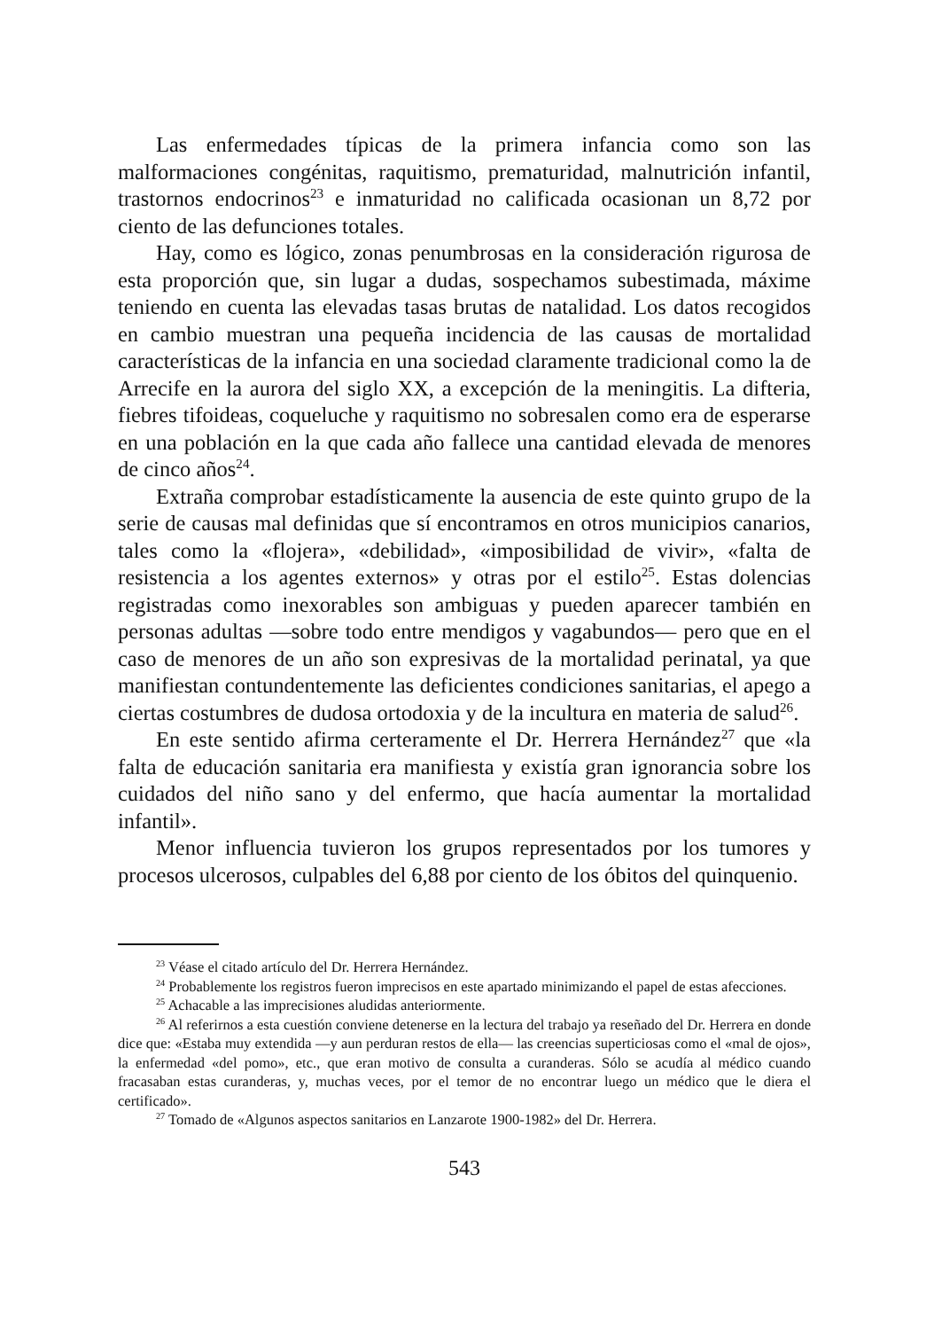Las enfermedades típicas de la primera infancia como son las malformaciones congénitas, raquitismo, prematuridad, malnutrición infantil, trastornos endocrinos<sup>23</sup> e inmaturidad no calificada ocasionan un 8,72 por ciento de las defunciones totales.
Hay, como es lógico, zonas penumbrosas en la consideración rigurosa de esta proporción que, sin lugar a dudas, sospechamos subestimada, máxime teniendo en cuenta las elevadas tasas brutas de natalidad. Los datos recogidos en cambio muestran una pequeña incidencia de las causas de mortalidad características de la infancia en una sociedad claramente tradicional como la de Arrecife en la aurora del siglo XX, a excepción de la meningitis. La difteria, fiebres tifoideas, coqueluche y raquitismo no sobresalen como era de esperarse en una población en la que cada año fallece una cantidad elevada de menores de cinco años<sup>24</sup>.
Extraña comprobar estadísticamente la ausencia de este quinto grupo de la serie de causas mal definidas que sí encontramos en otros municipios canarios, tales como la «flojera», «debilidad», «imposibilidad de vivir», «falta de resistencia a los agentes externos» y otras por el estilo<sup>25</sup>. Estas dolencias registradas como inexorables son ambiguas y pueden aparecer también en personas adultas —sobre todo entre mendigos y vagabundos— pero que en el caso de menores de un año son expresivas de la mortalidad perinatal, ya que manifiestan contundentemente las deficientes condiciones sanitarias, el apego a ciertas costumbres de dudosa ortodoxia y de la incultura en materia de salud<sup>26</sup>.
En este sentido afirma certeramente el Dr. Herrera Hernández<sup>27</sup> que «la falta de educación sanitaria era manifiesta y existía gran ignorancia sobre los cuidados del niño sano y del enfermo, que hacía aumentar la mortalidad infantil».
Menor influencia tuvieron los grupos representados por los tumores y procesos ulcerosos, culpables del 6,88 por ciento de los óbitos del quinquenio.
<sup>23</sup> Véase el citado artículo del Dr. Herrera Hernández.
<sup>24</sup> Probablemente los registros fueron imprecisos en este apartado minimizando el papel de estas afecciones.
<sup>25</sup> Achacable a las imprecisiones aludidas anteriormente.
<sup>26</sup> Al referirnos a esta cuestión conviene detenerse en la lectura del trabajo ya reseñado del Dr. Herrera en donde dice que: «Estaba muy extendida —y aun perduran restos de ella— las creencias superticiosas como el «mal de ojos», la enfermedad «del pomo», etc., que eran motivo de consulta a curanderas. Sólo se acudía al médico cuando fracasaban estas curanderas, y, muchas veces, por el temor de no encontrar luego un médico que le diera el certificado».
<sup>27</sup> Tomado de «Algunos aspectos sanitarios en Lanzarote 1900-1982» del Dr. Herrera.
543